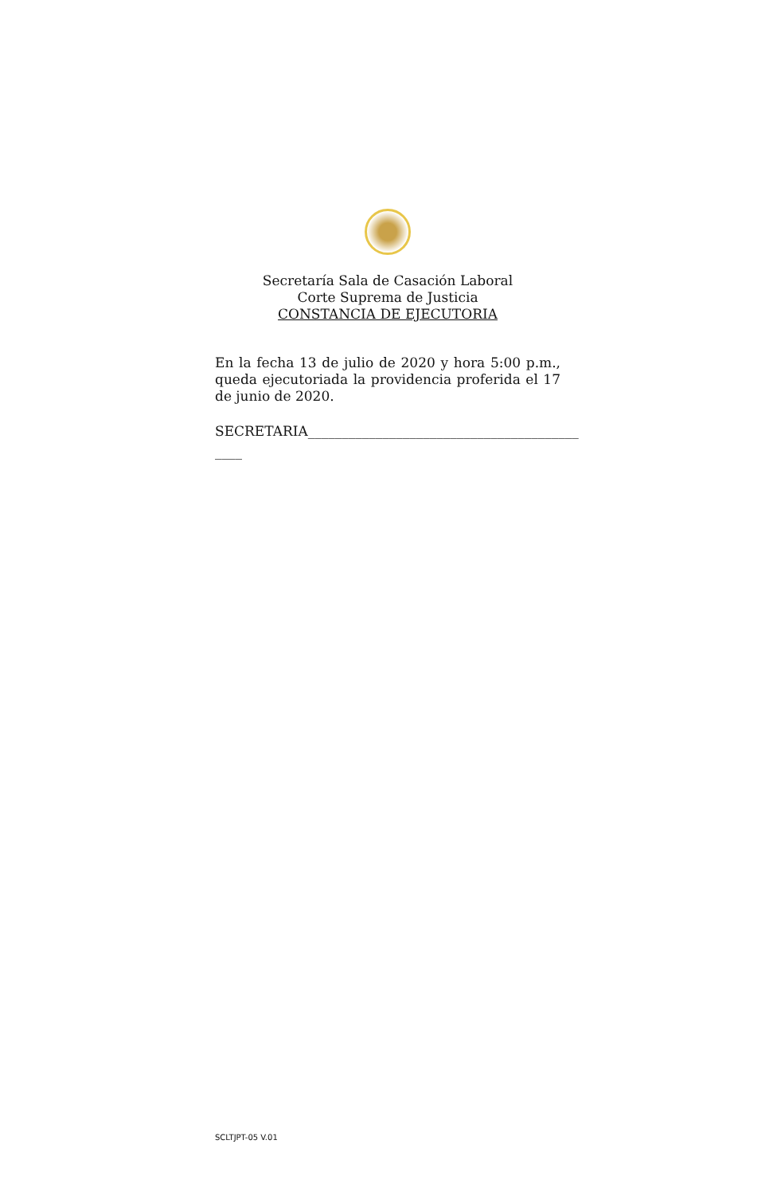Secretaría Sala de Casación Laboral
Corte Suprema de Justicia
CONSTANCIA DE EJECUTORIA
En la fecha 13 de julio de 2020 y hora 5:00 p.m., queda ejecutoriada la providencia proferida el 17 de junio de 2020.
SECRETARIA________________________________________
____
SCLTJPT-05 V.01